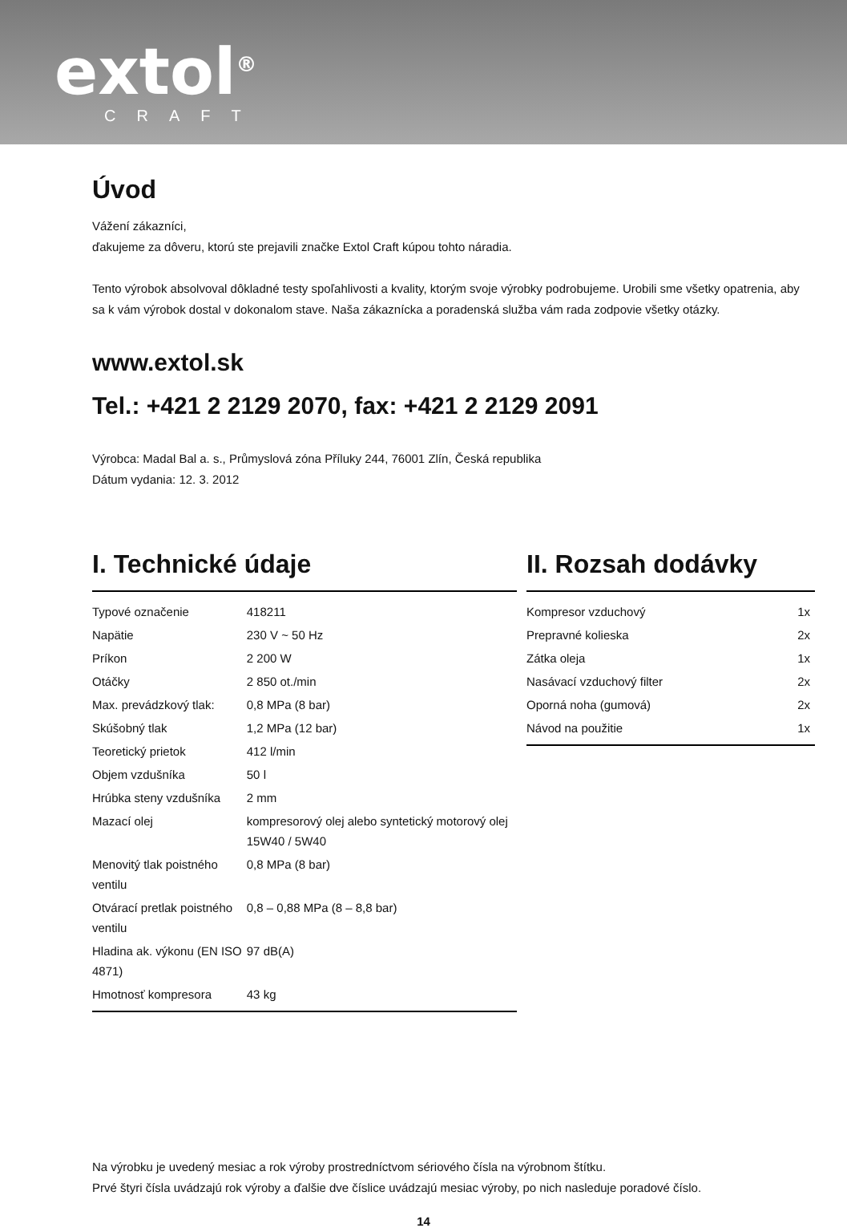extol<sup>®</sup>
CRAFT
Úvod
Vážení zákazníci,
ďakujeme za dôveru, ktorú ste prejavili značke Extol Craft kúpou tohto náradia.
Tento výrobok absolvoval dôkladné testy spoľahlivosti a kvality, ktorým svoje výrobky podrobujeme. Urobili sme všetky opatrenia, aby sa k vám výrobok dostal v dokonalom stave. Naša zákaznícka a poradenská služba vám rada zodpovie všetky otázky.
www.extol.sk
Tel.: +421 2 2129 2070, fax: +421 2 2129 2091
Výrobca: Madal Bal a. s., Průmyslová zóna Příluky 244, 76001 Zlín, Česká republika
Dátum vydania: 12. 3. 2012
I. Technické údaje
| Typové označenie | 418211 |
| Napätie | 230 V ~ 50 Hz |
| Príkon | 2 200 W |
| Otáčky | 2 850 ot./min |
| Max. prevádzkový tlak: | 0,8 MPa (8 bar) |
| Skúšobný tlak | 1,2 MPa (12 bar) |
| Teoretický prietok | 412 l/min |
| Objem vzdušníka | 50 l |
| Hrúbka steny vzdušníka | 2 mm |
| Mazací olej | kompresorový olej alebo syntetický motorový olej 15W40 / 5W40 |
| Menovitý tlak poistného ventilu | 0,8 MPa (8 bar) |
| Otvárací pretlak poistného ventilu | 0,8 – 0,88 MPa (8 – 8,8 bar) |
| Hladina ak. výkonu (EN ISO 4871) | 97 dB(A) |
| Hmotnosť kompresora | 43 kg |
II. Rozsah dodávky
| Kompresor vzduchový | 1x |
| Prepravné kolieska | 2x |
| Zátka oleja | 1x |
| Nasávací vzduchový filter | 2x |
| Oporná noha (gumová) | 2x |
| Návod na použitie | 1x |
Na výrobku je uvedený mesiac a rok výroby prostredníctvom sériového čísla na výrobnom štítku.
Prvé štyri čísla uvádzajú rok výroby a ďalšie dve číslice uvádzajú mesiac výroby, po nich nasleduje poradové číslo.
14